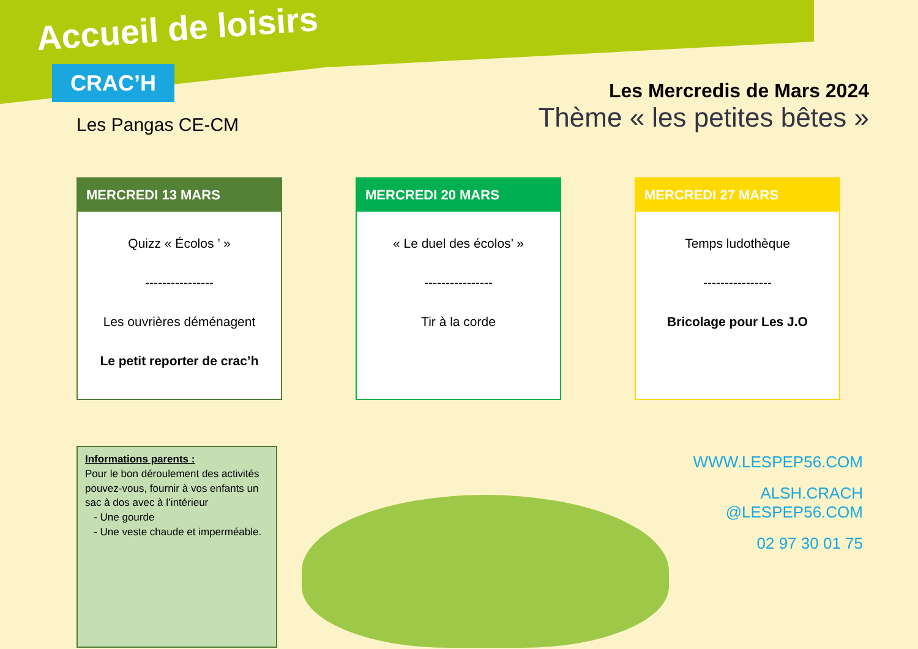Accueil de loisirs
CRAC’H
Les Pangas CE-CM
Les Mercredis de Mars 2024
Thème « les petites bêtes »
MERCREDI 13 MARS
Quizz « Écolos ’ »
----------------
Les ouvrières déménagent
Le petit reporter de crac’h
MERCREDI 20 MARS
« Le duel des écolos’ »
----------------
Tir à la corde
MERCREDI 27 MARS
Temps ludothèque
----------------
Bricolage pour Les J.O
Informations parents :
Pour le bon déroulement des activités pouvez-vous, fournir à vos enfants un sac à dos avec à l’intérieur
- Une gourde
- Une veste chaude et imperméable.
WWW.LESPEP56.COM
ALSH.CRACH
@LESPEP56.COM
02 97 30 01 75